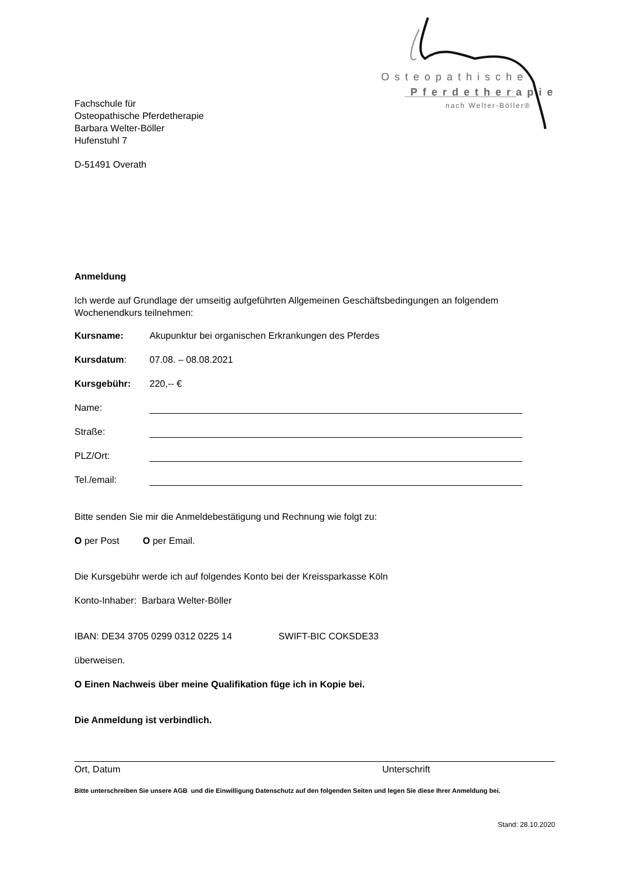Osteopathische
Pferdetherapie
nach Welter-Böller®
Fachschule für
Osteopathische Pferdetherapie
Barbara Welter-Böller
Hufenstuhl 7
D-51491 Overath
Anmeldung
Ich werde auf Grundlage der umseitig aufgeführten Allgemeinen Geschäftsbedingungen an folgendem Wochenendkurs teilnehmen:
Kursname: Akupunktur bei organischen Erkrankungen des Pferdes
Kursdatum: 07.08. – 08.08.2021
Kursgebühr: 220,-- €
Name:
Straße:
PLZ/Ort:
Tel./email:
Bitte senden Sie mir die Anmeldebestätigung und Rechnung wie folgt zu:
O per Post O per Email.
Die Kursgebühr werde ich auf folgendes Konto bei der Kreissparkasse Köln
Konto-Inhaber: Barbara Welter-Böller
IBAN: DE34 3705 0299 0312 0225 14 SWIFT-BIC COKSDE33
überweisen.
O Einen Nachweis über meine Qualifikation füge ich in Kopie bei.
Die Anmeldung ist verbindlich.
Ort, Datum Unterschrift
Bitte unterschreiben Sie unsere AGB und die Einwilligung Datenschutz auf den folgenden Seiten und legen Sie diese Ihrer Anmeldung bei.
Stand: 28.10.2020